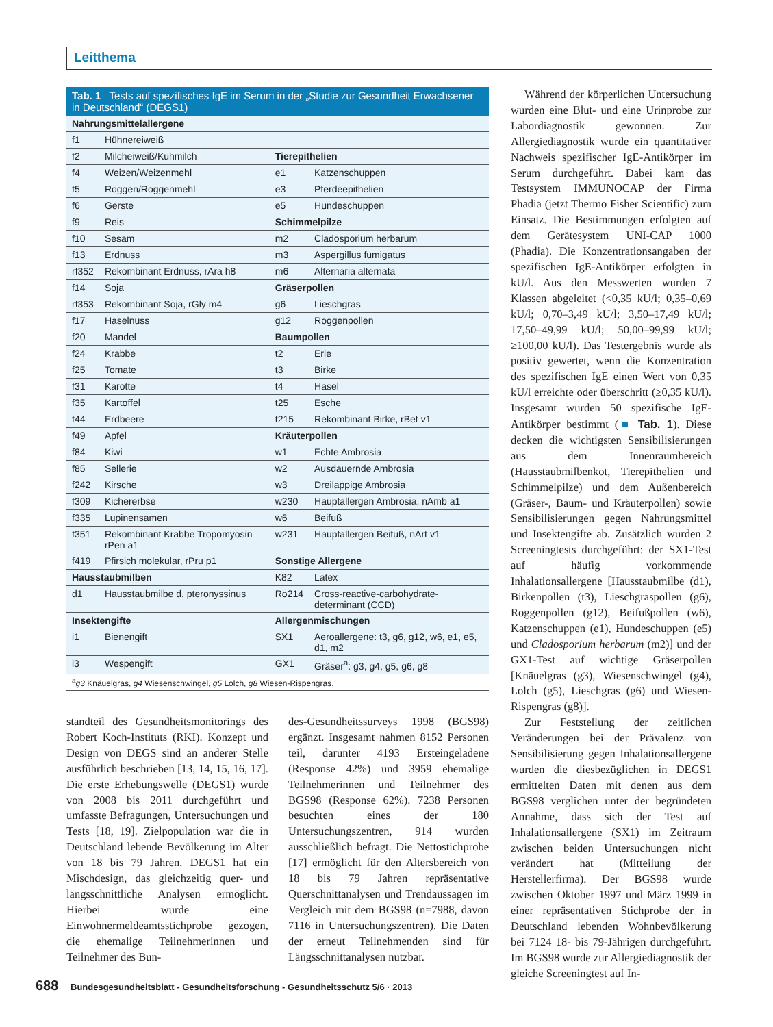Leitthema
Tab. 1 Tests auf spezifisches IgE im Serum in der „Studie zur Gesundheit Erwachsener in Deutschland“ (DEGS1)
| Nahrungsmittelallergene | | | |
| f1 | Hühnereiweiß | | |
| f2 | Milcheiweiß/Kuhmilch | Tierepithelien | |
| f4 | Weizen/Weizenmehl | e1 | Katzenschuppen |
| f5 | Roggen/Roggenmehl | e3 | Pferdeepithelien |
| f6 | Gerste | e5 | Hundeschuppen |
| f9 | Reis | Schimmelpilze | |
| f10 | Sesam | m2 | Cladosporium herbarum |
| f13 | Erdnuss | m3 | Aspergillus fumigatus |
| rf352 | Rekombinant Erdnuss, rAra h8 | m6 | Alternaria alternata |
| f14 | Soja | Gräserpollen | |
| rf353 | Rekombinant Soja, rGly m4 | g6 | Lieschgras |
| f17 | Haselnuss | g12 | Roggenpollen |
| f20 | Mandel | Baumpollen | |
| f24 | Krabbe | t2 | Erle |
| f25 | Tomate | t3 | Birke |
| f31 | Karotte | t4 | Hasel |
| f35 | Kartoffel | t25 | Esche |
| f44 | Erdbeere | t215 | Rekombinant Birke, rBet v1 |
| f49 | Apfel | Kräuterpollen | |
| f84 | Kiwi | w1 | Echte Ambrosia |
| f85 | Sellerie | w2 | Ausdauernde Ambrosia |
| f242 | Kirsche | w3 | Dreilappige Ambrosia |
| f309 | Kichererbse | w230 | Hauptallergen Ambrosia, nAmb a1 |
| f335 | Lupinensamen | w6 | Beifuß |
| f351 | Rekombinant Krabbe Tropomyosin rPen a1 | w231 | Hauptallergen Beifuß, nArt v1 |
| f419 | Pfirsich molekular, rPru p1 | Sonstige Allergene | |
| Hausstaubmilben | | K82 | Latex |
| d1 | Hausstaubmilbe d. pteronyssinus | Ro214 | Cross-reactive-carbohydrate-determinant (CCD) |
| Insektengifte | | Allergenmischungen | |
| i1 | Bienengift | SX1 | Aeroallergene: t3, g6, g12, w6, e1, e5, d1, m2 |
| i3 | Wespengift | GX1 | Gräser<sup>a</sup>: g3, g4, g5, g6, g8 |
<sup>a</sup> g3 Knäuelgras, g4 Wiesenschwingel, g5 Lolch, g8 Wiesen-Rispengras.
standteil des Gesundheitsmonitorings des Robert Koch-Instituts (RKI). Konzept und Design von DEGS sind an anderer Stelle ausführlich beschrieben [13, 14, 15, 16, 17]. Die erste Erhebungswelle (DEGS1) wurde von 2008 bis 2011 durchgeführt und umfasste Befragungen, Untersuchungen und Tests [18, 19]. Zielpopulation war die in Deutschland lebende Bevölkerung im Alter von 18 bis 79 Jahren. DEGS1 hat ein Mischdesign, das gleichzeitig quer- und längsschnittliche Analysen ermöglicht. Hierbei wurde eine Einwohnermeldeamtsstichprobe gezogen, die ehemalige Teilnehmerinnen und Teilnehmer des Bun-
des-Gesundheitssurveys 1998 (BGS98) ergänzt. Insgesamt nahmen 8152 Personen teil, darunter 4193 Ersteingeladene (Response 42%) und 3959 ehemalige Teilnehmerinnen und Teilnehmer des BGS98 (Response 62%). 7238 Personen besuchten eines der 180 Untersuchungszentren, 914 wurden ausschließlich befragt. Die Nettostichprobe [17] ermöglicht für den Altersbereich von 18 bis 79 Jahren repräsentative Querschnittanalysen und Trendaussagen im Vergleich mit dem BGS98 (n=7988, davon 7116 in Untersuchungszentren). Die Daten der erneut Teilnehmenden sind für Längsschnittanalysen nutzbar.
Während der körperlichen Untersuchung wurden eine Blut- und eine Urinprobe zur Labordiagnostik gewonnen. Zur Allergiediagnostik wurde ein quantitativer Nachweis spezifischer IgE-Antikörper im Serum durchgeführt. Dabei kam das Testsystem IMMUNOCAP der Firma Phadia (jetzt Thermo Fisher Scientific) zum Einsatz. Die Bestimmungen erfolgten auf dem Gerätesystem UNI-CAP 1000 (Phadia). Die Konzentrationsangaben der spezifischen IgE-Antikörper erfolgten in kU/l. Aus den Messwerten wurden 7 Klassen abgeleitet (<0,35 kU/l; 0,35–0,69 kU/l; 0,70–3,49 kU/l; 3,50–17,49 kU/l; 17,50–49,99 kU/l; 50,00–99,99 kU/l; ≥100,00 kU/l). Das Testergebnis wurde als positiv gewertet, wenn die Konzentration des spezifischen IgE einen Wert von 0,35 kU/l erreichte oder überschritt (≥0,35 kU/l). Insgesamt wurden 50 spezifische IgE-Antikörper bestimmt (■ Tab. 1). Diese decken die wichtigsten Sensibilisierungen aus dem Innenraumbereich (Hausstaubmilbenkot, Tierepithelien und Schimmelpilze) und dem Außenbereich (Gräser-, Baum- und Kräuterpollen) sowie Sensibilisierungen gegen Nahrungsmittel und Insektengifte ab. Zusätzlich wurden 2 Screeningtests durchgeführt: der SX1-Test auf häufig vorkommende Inhalationsallergene [Hausstaubmilbe (d1), Birkenpollen (t3), Lieschgraspollen (g6), Roggenpollen (g12), Beifußpollen (w6), Katzenschuppen (e1), Hundeschuppen (e5) und Cladosporium herbarum (m2)] und der GX1-Test auf wichtige Gräserpollen [Knäuelgras (g3), Wiesenschwingel (g4), Lolch (g5), Lieschgras (g6) und Wiesen-Rispengras (g8)].
Zur Feststellung der zeitlichen Veränderungen bei der Prävalenz von Sensibilisierung gegen Inhalationsallergene wurden die diesbezüglichen in DEGS1 ermittelten Daten mit denen aus dem BGS98 verglichen unter der begründeten Annahme, dass sich der Test auf Inhalationsallergene (SX1) im Zeitraum zwischen beiden Untersuchungen nicht verändert hat (Mitteilung der Herstellerfirma). Der BGS98 wurde zwischen Oktober 1997 und März 1999 in einer repräsentativen Stichprobe der in Deutschland lebenden Wohnbevölkerung bei 7124 18- bis 79-Jährigen durchgeführt. Im BGS98 wurde zur Allergiediagnostik der gleiche Screeningtest auf In-
688 Bundesgesundheitsblatt - Gesundheitsforschung - Gesundheitsschutz 5/6 · 2013